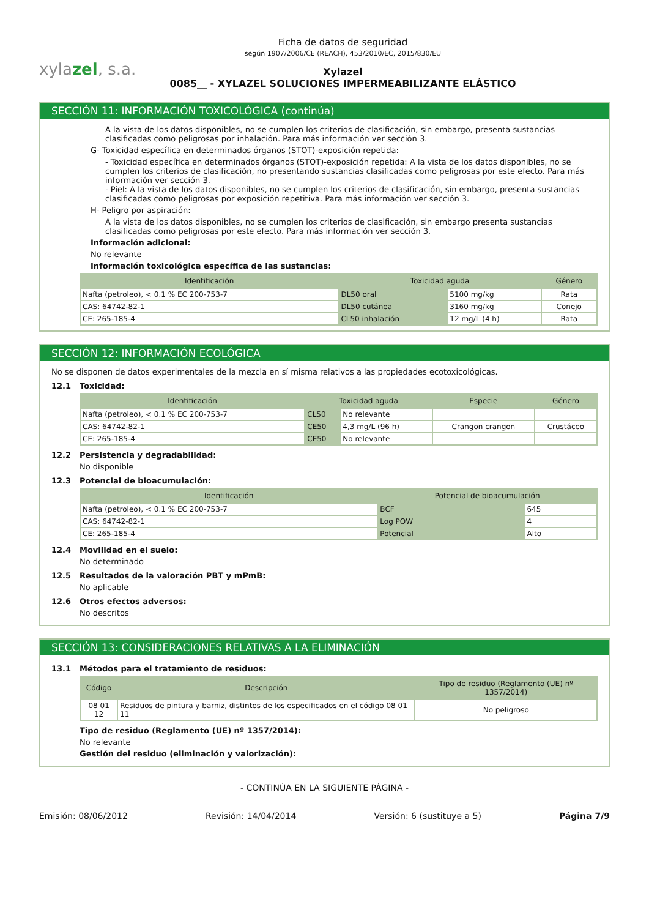xylazel, s.a.
Ficha de datos de seguridad
según 1907/2006/CE (REACH), 453/2010/EC, 2015/830/EU
Xylazel
0085__ - XYLAZEL SOLUCIONES IMPERMEABILIZANTE ELÁSTICO
SECCIÓN 11: INFORMACIÓN TOXICOLÓGICA (continúa)
A la vista de los datos disponibles, no se cumplen los criterios de clasificación, sin embargo, presenta sustancias clasificadas como peligrosas por inhalación. Para más información ver sección 3.
G- Toxicidad específica en determinados órganos (STOT)-exposición repetida:
- Toxicidad específica en determinados órganos (STOT)-exposición repetida: A la vista de los datos disponibles, no se cumplen los criterios de clasificación, no presentando sustancias clasificadas como peligrosas por este efecto. Para más información ver sección 3.
- Piel: A la vista de los datos disponibles, no se cumplen los criterios de clasificación, sin embargo, presenta sustancias clasificadas como peligrosas por exposición repetitiva. Para más información ver sección 3.
H- Peligro por aspiración:
A la vista de los datos disponibles, no se cumplen los criterios de clasificación, sin embargo presenta sustancias clasificadas como peligrosas por este efecto. Para más información ver sección 3.
Información adicional:
No relevante
Información toxicológica específica de las sustancias:
| Identificación | Toxicidad aguda | | Género |
| --- | --- | --- | --- |
| Nafta (petroleo), < 0.1 % EC 200-753-7 | DL50 oral | 5100 mg/kg | Rata |
| CAS: 64742-82-1 | DL50 cutánea | 3160 mg/kg | Conejo |
| CE: 265-185-4 | CL50 inhalación | 12 mg/L (4 h) | Rata |
SECCIÓN 12: INFORMACIÓN ECOLÓGICA
No se disponen de datos experimentales de la mezcla en sí misma relativos a las propiedades ecotoxicológicas.
12.1 Toxicidad:
| Identificación | Toxicidad aguda | | Especie | Género |
| --- | --- | --- | --- | --- |
| Nafta (petroleo), < 0.1 % EC 200-753-7 | CL50 | No relevante | | |
| CAS: 64742-82-1 | CE50 | 4,3 mg/L (96 h) | Crangon crangon | Crustáceo |
| CE: 265-185-4 | CE50 | No relevante | | |
12.2 Persistencia y degradabilidad:
No disponible
12.3 Potencial de bioacumulación:
| Identificación | Potencial de bioacumulación | |
| --- | --- | --- |
| Nafta (petroleo), < 0.1 % EC 200-753-7 | BCF | 645 |
| CAS: 64742-82-1 | Log POW | 4 |
| CE: 265-185-4 | Potencial | Alto |
12.4 Movilidad en el suelo:
No determinado
12.5 Resultados de la valoración PBT y mPmB:
No aplicable
12.6 Otros efectos adversos:
No descritos
SECCIÓN 13: CONSIDERACIONES RELATIVAS A LA ELIMINACIÓN
13.1 Métodos para el tratamiento de residuos:
| Código | Descripción | Tipo de residuo (Reglamento (UE) nº 1357/2014) |
| --- | --- | --- |
| 08 01 12 | Residuos de pintura y barniz, distintos de los especificados en el código 08 01 11 | No peligroso |
Tipo de residuo (Reglamento (UE) nº 1357/2014):
No relevante
Gestión del residuo (eliminación y valorización):
- CONTINÚA EN LA SIGUIENTE PÁGINA -
Emisión: 08/06/2012 Revisión: 14/04/2014 Versión: 6 (sustituye a 5) Página 7/9